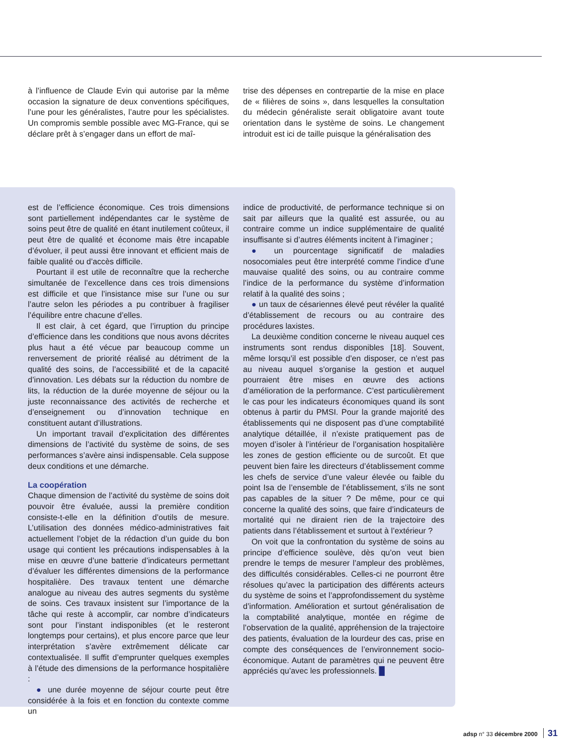à l’influence de Claude Evin qui autorise par la même occasion la signature de deux conventions spécifiques, l’une pour les généralistes, l’autre pour les spécialistes. Un compromis semble possible avec MG-France, qui se déclare prêt à s’engager dans un effort de maî-
trise des dépenses en contrepartie de la mise en place de « filières de soins », dans lesquelles la consultation du médecin généraliste serait obligatoire avant toute orientation dans le système de soins. Le changement introduit est ici de taille puisque la généralisation des
est de l’efficience économique. Ces trois dimensions sont partiellement indépendantes car le système de soins peut être de qualité en étant inutilement coûteux, il peut être de qualité et économe mais être incapable d’évoluer, il peut aussi être innovant et efficient mais de faible qualité ou d’accès difficile.
Pourtant il est utile de reconnaître que la recherche simultanée de l’excellence dans ces trois dimensions est difficile et que l’insistance mise sur l’une ou sur l’autre selon les périodes a pu contribuer à fragiliser l’équilibre entre chacune d’elles.
Il est clair, à cet égard, que l’irruption du principe d’efficience dans les conditions que nous avons décrites plus haut a été vécue par beaucoup comme un renversement de priorité réalisé au détriment de la qualité des soins, de l’accessibilité et de la capacité d’innovation. Les débats sur la réduction du nombre de lits, la réduction de la durée moyenne de séjour ou la juste reconnaissance des activités de recherche et d’enseignement ou d’innovation technique en constituent autant d’illustrations.
Un important travail d’explicitation des différentes dimensions de l’activité du système de soins, de ses performances s’avère ainsi indispensable. Cela suppose deux conditions et une démarche.
La coopération
Chaque dimension de l’activité du système de soins doit pouvoir être évaluée, aussi la première condition consiste-t-elle en la définition d’outils de mesure. L’utilisation des données médico-administratives fait actuellement l’objet de la rédaction d’un guide du bon usage qui contient les précautions indispensables à la mise en œuvre d’une batterie d’indicateurs permettant d’évaluer les différentes dimensions de la performance hospitalière. Des travaux tentent une démarche analogue au niveau des autres segments du système de soins. Ces travaux insistent sur l’importance de la tâche qui reste à accomplir, car nombre d’indicateurs sont pour l’instant indisponibles (et le resteront longtemps pour certains), et plus encore parce que leur interprétation s’avère extrêmement délicate car contextualisée. Il suffit d’emprunter quelques exemples à l’étude des dimensions de la performance hospitalière :
● une durée moyenne de séjour courte peut être considérée à la fois et en fonction du contexte comme un
indice de productivité, de performance technique si on sait par ailleurs que la qualité est assurée, ou au contraire comme un indice supplémentaire de qualité insuffisante si d’autres éléments incitent à l’imaginer ;
● un pourcentage significatif de maladies nosocomiales peut être interprété comme l’indice d’une mauvaise qualité des soins, ou au contraire comme l’indice de la performance du système d’information relatif à la qualité des soins ;
● un taux de césariennes élevé peut révéler la qualité d’établissement de recours ou au contraire des procédures laxistes.
La deuxième condition concerne le niveau auquel ces instruments sont rendus disponibles [18]. Souvent, même lorsqu’il est possible d’en disposer, ce n’est pas au niveau auquel s’organise la gestion et auquel pourraient être mises en œuvre des actions d’amélioration de la performance. C’est particulièrement le cas pour les indicateurs économiques quand ils sont obtenus à partir du PMSI. Pour la grande majorité des établissements qui ne disposent pas d’une comptabilité analytique détaillée, il n’existe pratiquement pas de moyen d’isoler à l’intérieur de l’organisation hospitalière les zones de gestion efficiente ou de surcoût. Et que peuvent bien faire les directeurs d’établissement comme les chefs de service d’une valeur élevée ou faible du point Isa de l’ensemble de l’établissement, s’ils ne sont pas capables de la situer ? De même, pour ce qui concerne la qualité des soins, que faire d’indicateurs de mortalité qui ne diraient rien de la trajectoire des patients dans l’établissement et surtout à l’extérieur ?
On voit que la confrontation du système de soins au principe d’efficience soulève, dès qu’on veut bien prendre le temps de mesurer l’ampleur des problèmes, des difficultés considérables. Celles-ci ne pourront être résolues qu’avec la participation des différents acteurs du système de soins et l’approfondissement du système d’information. Amélioration et surtout généralisation de la comptabilité analytique, montée en régime de l’observation de la qualité, appréhension de la trajectoire des patients, évaluation de la lourdeur des cas, prise en compte des conséquences de l’environnement socio-économique. Autant de paramètres qui ne peuvent être appréciés qu’avec les professionnels. █
adsp n° 33 décembre 2000 31